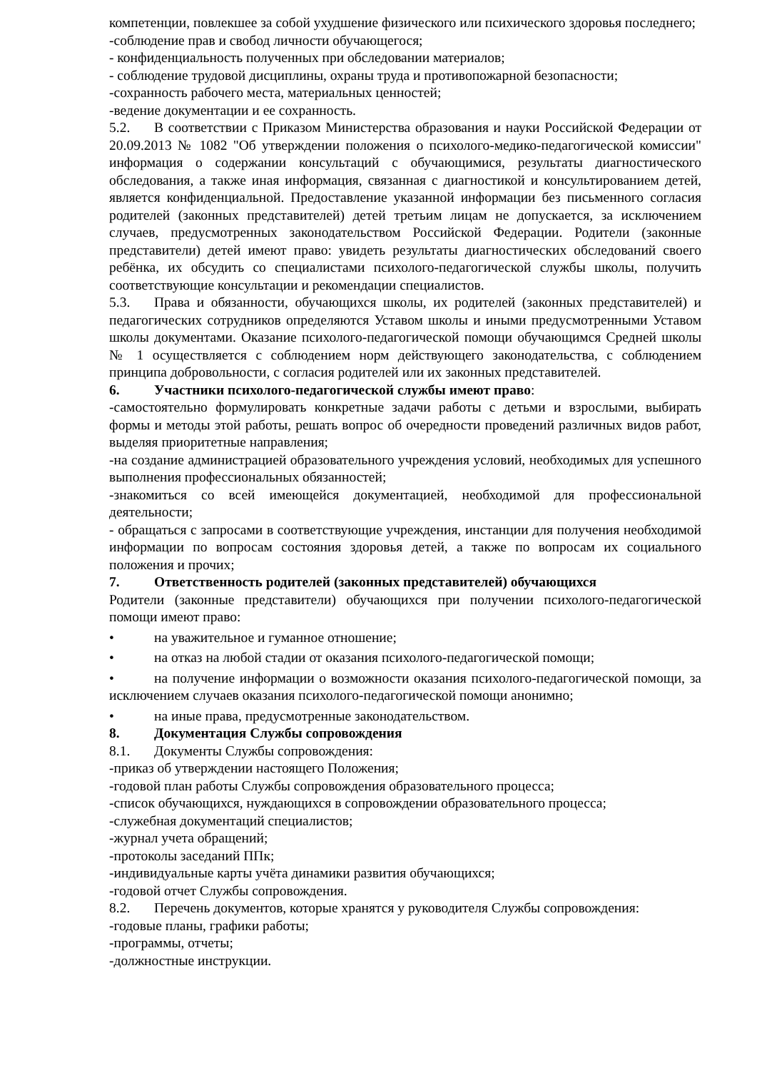компетенции, повлекшее за собой ухудшение физического или психического здоровья последнего;
-соблюдение прав и свобод личности обучающегося;
- конфиденциальность полученных при обследовании материалов;
- соблюдение трудовой дисциплины, охраны труда и противопожарной безопасности;
-сохранность рабочего места, материальных ценностей;
-ведение документации и ее сохранность.
5.2. В соответствии с Приказом Министерства образования и науки Российской Федерации от 20.09.2013 № 1082 "Об утверждении положения о психолого-медико-педагогической комиссии" информация о содержании консультаций с обучающимися, результаты диагностического обследования, а также иная информация, связанная с диагностикой и консультированием детей, является конфиденциальной. Предоставление указанной информации без письменного согласия родителей (законных представителей) детей третьим лицам не допускается, за исключением случаев, предусмотренных законодательством Российской Федерации. Родители (законные представители) детей имеют право: увидеть результаты диагностических обследований своего ребёнка, их обсудить со специалистами психолого-педагогической службы школы, получить соответствующие консультации и рекомендации специалистов.
5.3. Права и обязанности, обучающихся школы, их родителей (законных представителей) и педагогических сотрудников определяются Уставом школы и иными предусмотренными Уставом школы документами. Оказание психолого-педагогической помощи обучающимся Средней школы № 1 осуществляется с соблюдением норм действующего законодательства, с соблюдением принципа добровольности, с согласия родителей или их законных представителей.
6. Участники психолого-педагогической службы имеют право:
-самостоятельно формулировать конкретные задачи работы с детьми и взрослыми, выбирать формы и методы этой работы, решать вопрос об очередности проведений различных видов работ, выделяя приоритетные направления;
-на создание администрацией образовательного учреждения условий, необходимых для успешного выполнения профессиональных обязанностей;
-знакомиться со всей имеющейся документацией, необходимой для профессиональной деятельности;
- обращаться с запросами в соответствующие учреждения, инстанции для получения необходимой информации по вопросам состояния здоровья детей, а также по вопросам их социального положения и прочих;
7. Ответственность родителей (законных представителей) обучающихся
Родители (законные представители) обучающихся при получении психолого-педагогической помощи имеют право:
• на уважительное и гуманное отношение;
• на отказ на любой стадии от оказания психолого-педагогической помощи;
• на получение информации о возможности оказания психолого-педагогической помощи, за исключением случаев оказания психолого-педагогической помощи анонимно;
• на иные права, предусмотренные законодательством.
8. Документация Службы сопровождения
8.1. Документы Службы сопровождения:
-приказ об утверждении настоящего Положения;
-годовой план работы Службы сопровождения образовательного процесса;
-список обучающихся, нуждающихся в сопровождении образовательного процесса;
-служебная документаций специалистов;
-журнал учета обращений;
-протоколы заседаний ППк;
-индивидуальные карты учёта динамики развития обучающихся;
-годовой отчет Службы сопровождения.
8.2. Перечень документов, которые хранятся у руководителя Службы сопровождения:
-годовые планы, графики работы;
-программы, отчеты;
-должностные инструкции.